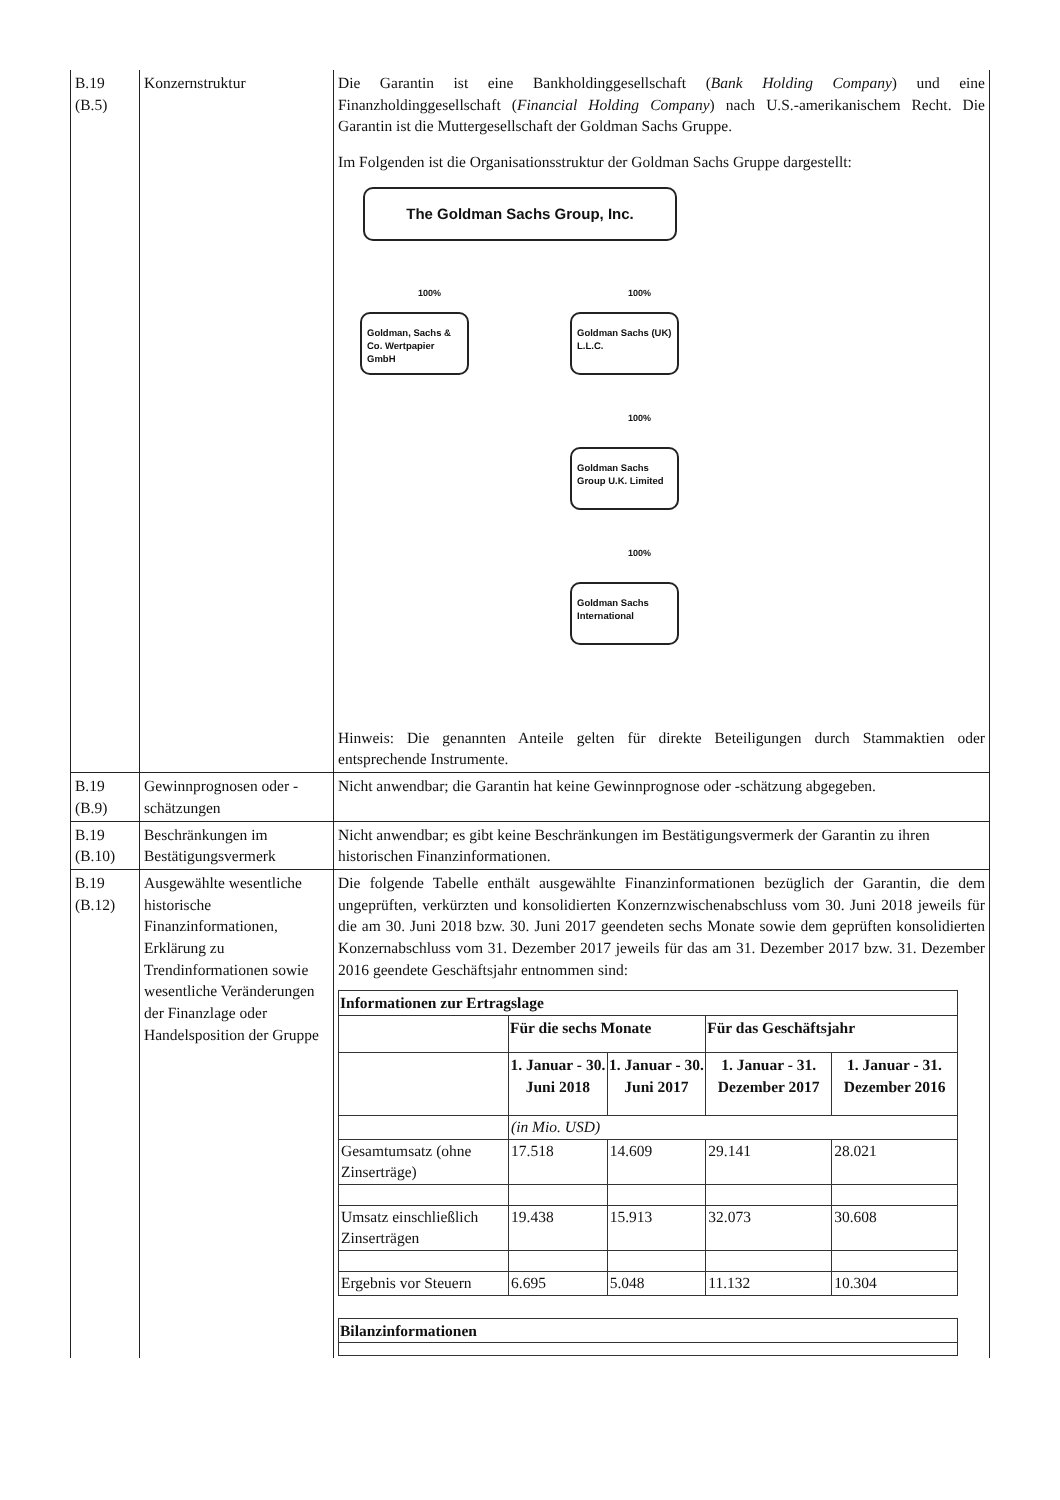| B.19 (B.5) | Konzernstruktur | Die Garantin ist eine Bankholdinggesellschaft ( Bank Holding Company ) und eine Finanzholdinggesellschaft ( Financial Holding Company ) nach U.S.-amerikanischem Recht. Die Garantin ist die Muttergesellschaft der Goldman Sachs Gruppe. Im Folgenden ist die Organisationsstruktur der Goldman Sachs Gruppe dargestellt: The Goldman Sachs Group, Inc. 100% 100% Goldman, Sachs & Co. Wertpapier GmbH Goldman Sachs (UK) L.L.C. 100% Goldman Sachs Group U.K. Limited 100% Goldman Sachs International Hinweis: Die genannten Anteile gelten für direkte Beteiligungen durch Stammaktien oder entsprechende Instrumente. |
| B.19 (B.9) | Gewinnprognosen oder -schätzungen | Nicht anwendbar; die Garantin hat keine Gewinnprognose oder -schätzung abgegeben. |
| B.19 (B.10) | Beschränkungen im Bestätigungsvermerk | Nicht anwendbar; es gibt keine Beschränkungen im Bestätigungsvermerk der Garantin zu ihren historischen Finanzinformationen. |
| B.19 (B.12) | Ausgewählte wesentliche historische Finanzinformationen, Erklärung zu Trendinformationen sowie wesentliche Veränderungen der Finanzlage oder Handelsposition der Gruppe | Die folgende Tabelle enthält ausgewählte Finanzinformationen bezüglich der Garantin, die dem ungeprüften, verkürzten und konsolidierten Konzernzwischenabschluss vom 30. Juni 2018 jeweils für die am 30. Juni 2018 bzw. 30. Juni 2017 geendeten sechs Monate sowie dem geprüften konsolidierten Konzernabschluss vom 31. Dezember 2017 jeweils für das am 31. Dezember 2017 bzw. 31. Dezember 2016 geendete Geschäftsjahr entnommen sind: / Informationen zur Ertragslage / / / / / / --- / --- / --- / --- / --- / / / Für die sechs Monate / / Für das Geschäftsjahr / / / / 1. Januar - 30. Juni 2018 / 1. Januar - 30. Juni 2017 / 1. Januar - 31. Dezember 2017 / 1. Januar - 31. Dezember 2016 / / / (in Mio. USD) / / / / / Gesamtumsatz (ohne Zinserträge) / 17.518 / 14.609 / 29.141 / 28.021 / / Umsatz einschließlich Zinserträgen / 19.438 / 15.913 / 32.073 / 30.608 / / Ergebnis vor Steuern / 6.695 / 5.048 / 11.132 / 10.304 / / Bilanzinformationen / / --- / |